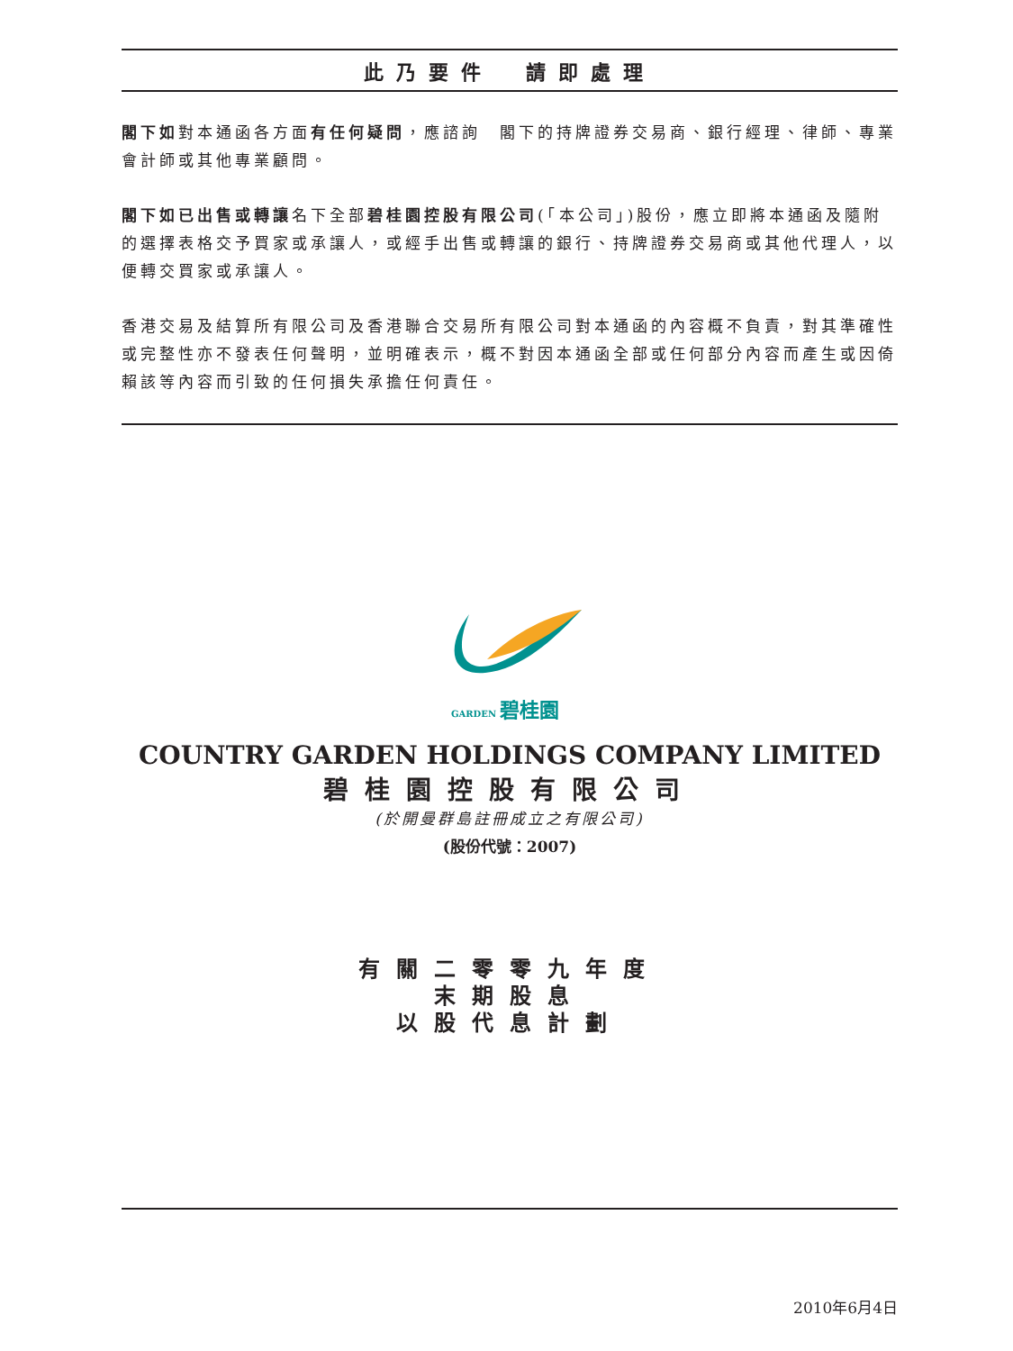此乃要件　請即處理
閣下如對本通函各方面有任何疑問，應諮詢　閣下的持牌證券交易商、銀行經理、律師、專業會計師或其他專業顧問。
閣下如已出售或轉讓名下全部碧桂園控股有限公司(「本公司」)股份，應立即將本通函及隨附的選擇表格交予買家或承讓人，或經手出售或轉讓的銀行、持牌證券交易商或其他代理人，以便轉交買家或承讓人。
香港交易及結算所有限公司及香港聯合交易所有限公司對本通函的內容概不負責，對其準確性或完整性亦不發表任何聲明，並明確表示，概不對因本通函全部或任何部分內容而產生或因倚賴該等內容而引致的任何損失承擔任何責任。
GARDEN 碧桂園
COUNTRY GARDEN HOLDINGS COMPANY LIMITED
碧桂園控股有限公司
(於開曼群島註冊成立之有限公司)
(股份代號：2007)
有關二零零九年度
末期股息
以股代息計劃
2010年6月4日